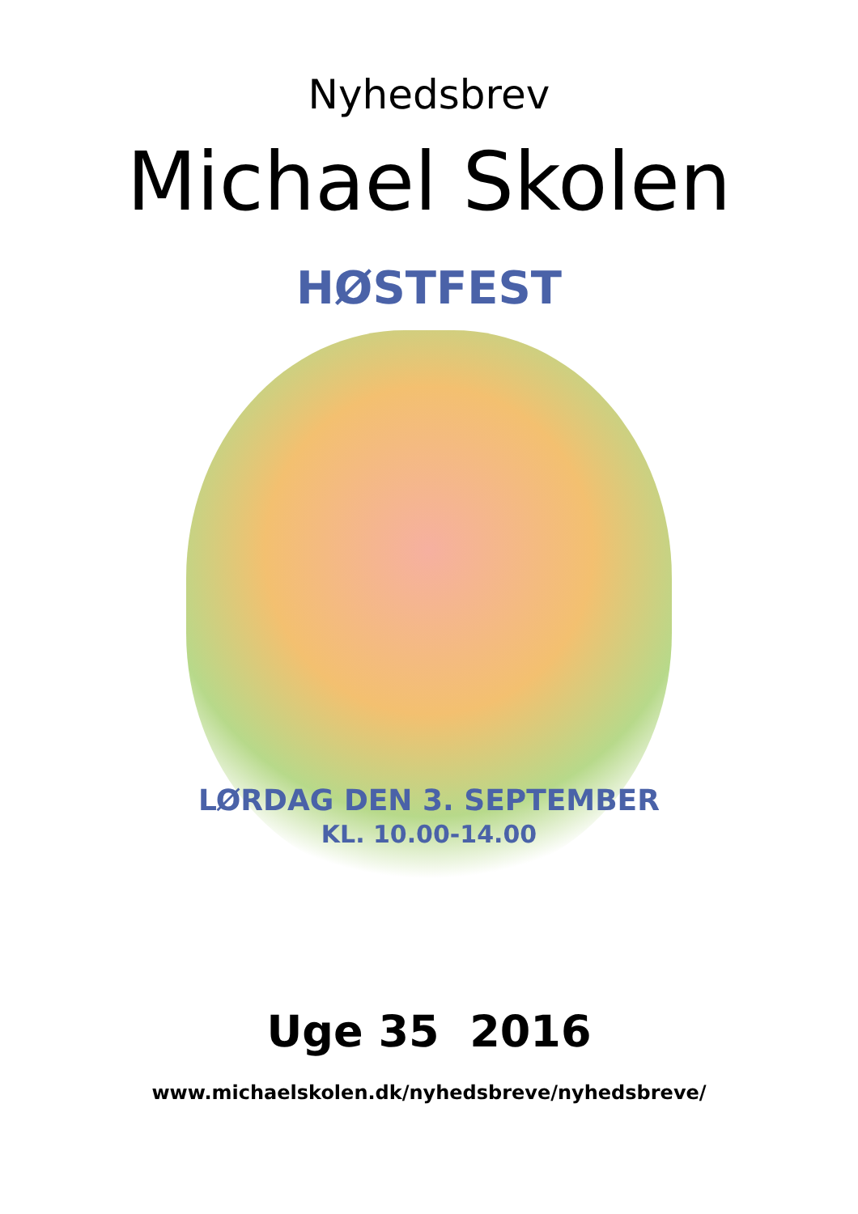Nyhedsbrev
Michael Skolen
HØSTFEST
LØRDAG DEN 3. SEPTEMBER
KL. 10.00-14.00
Uge 35 2016
www.michaelskolen.dk/nyhedsbreve/nyhedsbreve/